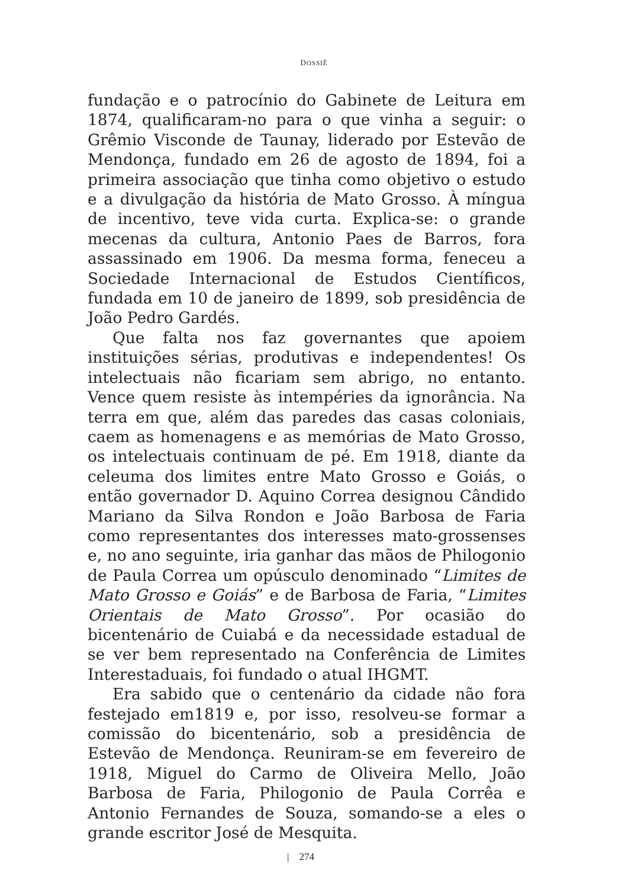DOSSIÊ
fundação e o patrocínio do Gabinete de Leitura em 1874, qualificaram-no para o que vinha a seguir: o Grêmio Visconde de Taunay, liderado por Estevão de Mendonça, fundado em 26 de agosto de 1894, foi a primeira associação que tinha como objetivo o estudo e a divulgação da história de Mato Grosso. À míngua de incentivo, teve vida curta. Explica-se: o grande mecenas da cultura, Antonio Paes de Barros, fora assassinado em 1906. Da mesma forma, feneceu a Sociedade Internacional de Estudos Científicos, fundada em 10 de janeiro de 1899, sob presidência de João Pedro Gardés.
Que falta nos faz governantes que apoiem instituições sérias, produtivas e independentes! Os intelectuais não ficariam sem abrigo, no entanto. Vence quem resiste às intempéries da ignorância. Na terra em que, além das paredes das casas coloniais, caem as homenagens e as memórias de Mato Grosso, os intelectuais continuam de pé. Em 1918, diante da celeuma dos limites entre Mato Grosso e Goiás, o então governador D. Aquino Correa designou Cândido Mariano da Silva Rondon e João Barbosa de Faria como representantes dos interesses mato-grossenses e, no ano seguinte, iria ganhar das mãos de Philogonio de Paula Correa um opúsculo denominado “Limites de Mato Grosso e Goiás” e de Barbosa de Faria, “Limites Orientais de Mato Grosso”. Por ocasião do bicentenário de Cuiabá e da necessidade estadual de se ver bem representado na Conferência de Limites Interestaduais, foi fundado o atual IHGMT.
Era sabido que o centenário da cidade não fora festejado em1819 e, por isso, resolveu-se formar a comissão do bicentenário, sob a presidência de Estevão de Mendonça. Reuniram-se em fevereiro de 1918, Miguel do Carmo de Oliveira Mello, João Barbosa de Faria, Philogonio de Paula Corrêa e Antonio Fernandes de Souza, somando-se a eles o grande escritor José de Mesquita.
| 274